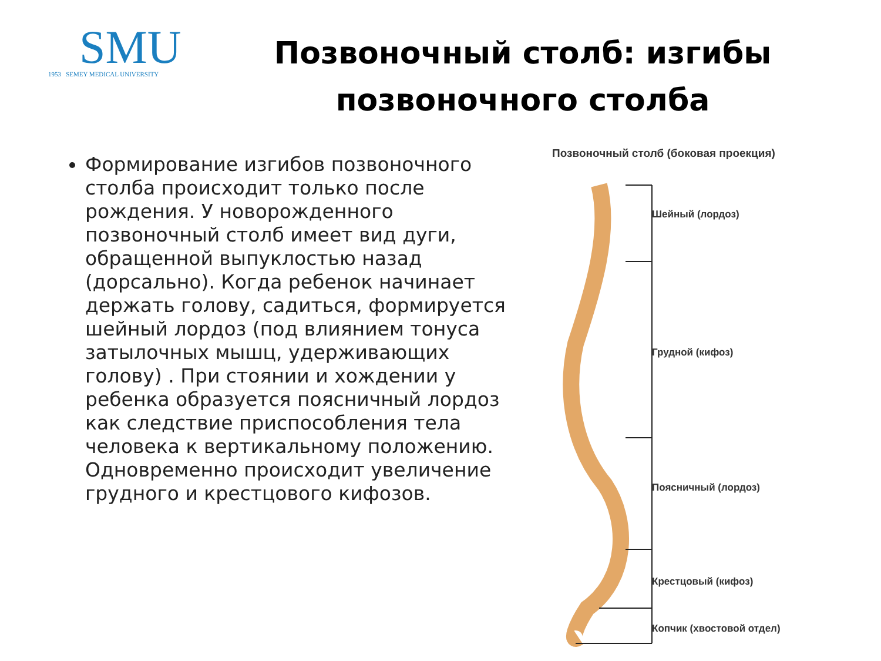SMU
1953 SEMEY MEDICAL UNIVERSITY
Позвоночный столб: изгибы позвоночного столба
Формирование изгибов позвоночного
столба происходит только после рождения. У новорожденного позвоночный столб имеет вид дуги, обращенной выпуклостью назад (дорсально). Когда ребенок начинает держать голову, садиться, формируется шейный лордоз (под влиянием тонуса затылочных мышц, удерживающих голову) . При стоянии и хождении у ребенка образуется поясничный лордоз как следствие приспособления тела человека к вертикальному положению. Одновременно происходит увеличение грудного и крестцового кифозов.
Позвоночный столб (боковая проекция)
Шейный (лордоз)
Грудной (кифоз)
Поясничный (лордоз)
Крестцовый (кифоз)
Копчик (хвостовой отдел)